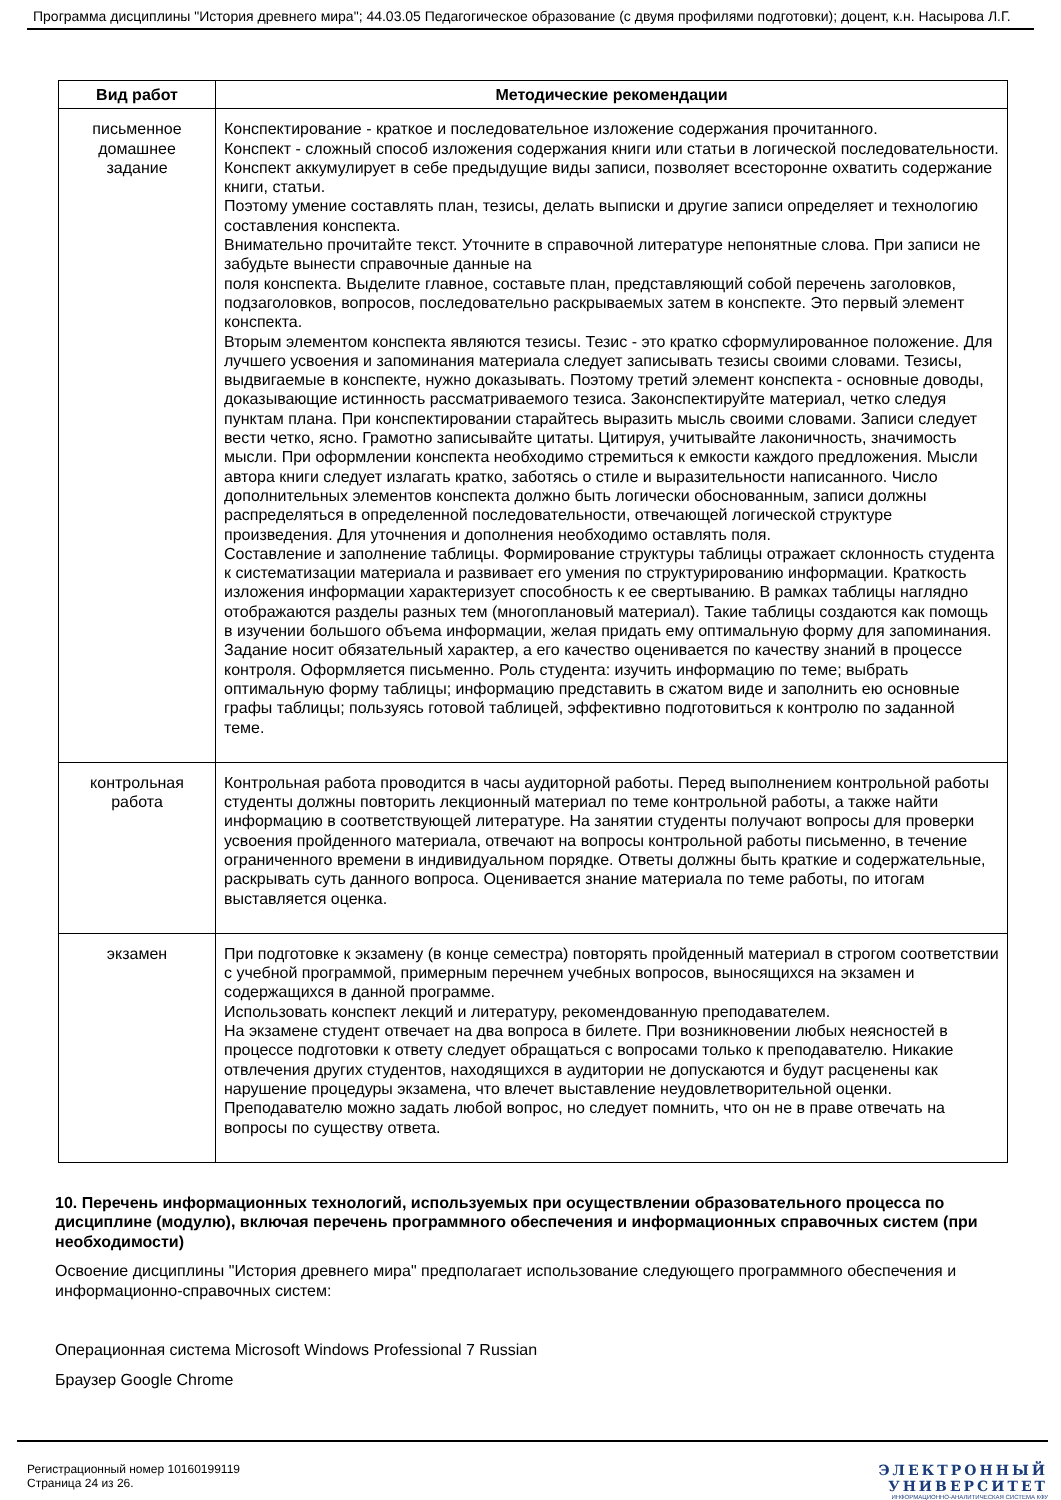Программа дисциплины "История древнего мира"; 44.03.05 Педагогическое образование (с двумя профилями подготовки); доцент, к.н. Насырова Л.Г.
| Вид работ | Методические рекомендации |
| --- | --- |
| письменное домашнее задание | Конспектирование - краткое и последовательное изложение содержания прочитанного. Конспект - сложный способ изложения содержания книги или статьи в логической последовательности. Конспект аккумулирует в себе предыдущие виды записи, позволяет всесторонне охватить содержание книги, статьи. Поэтому умение составлять план, тезисы, делать выписки и другие записи определяет и технологию составления конспекта. Внимательно прочитайте текст. Уточните в справочной литературе непонятные слова. При записи не забудьте вынести справочные данные на поля конспекта. Выделите главное, составьте план, представляющий собой перечень заголовков, подзаголовков, вопросов, последовательно раскрываемых затем в конспекте. Это первый элемент конспекта. Вторым элементом конспекта являются тезисы. Тезис - это кратко сформулированное положение. Для лучшего усвоения и запоминания материала следует записывать тезисы своими словами. Тезисы, выдвигаемые в конспекте, нужно доказывать. Поэтому третий элемент конспекта - основные доводы, доказывающие истинность рассматриваемого тезиса. Законспектируйте материал, четко следуя пунктам плана. При конспектировании старайтесь выразить мысль своими словами. Записи следует вести четко, ясно. Грамотно записывайте цитаты. Цитируя, учитывайте лаконичность, значимость мысли. При оформлении конспекта необходимо стремиться к емкости каждого предложения. Мысли автора книги следует излагать кратко, заботясь о стиле и выразительности написанного. Число дополнительных элементов конспекта должно быть логически обоснованным, записи должны распределяться в определенной последовательности, отвечающей логической структуре произведения. Для уточнения и дополнения необходимо оставлять поля. Составление и заполнение таблицы. Формирование структуры таблицы отражает склонность студента к систематизации материала и развивает его умения по структурированию информации. Краткость изложения информации характеризует способность к ее свертыванию. В рамках таблицы наглядно отображаются разделы разных тем (многоплановый материал). Такие таблицы создаются как помощь в изучении большого объема информации, желая придать ему оптимальную форму для запоминания. Задание носит обязательный характер, а его качество оценивается по качеству знаний в процессе контроля. Оформляется письменно. Роль студента: изучить информацию по теме; выбрать оптимальную форму таблицы; информацию представить в сжатом виде и заполнить ею основные графы таблицы; пользуясь готовой таблицей, эффективно подготовиться к контролю по заданной теме. |
| контрольная работа | Контрольная работа проводится в часы аудиторной работы. Перед выполнением контрольной работы студенты должны повторить лекционный материал по теме контрольной работы, а также найти информацию в соответствующей литературе. На занятии студенты получают вопросы для проверки усвоения пройденного материала, отвечают на вопросы контрольной работы письменно, в течение ограниченного времени в индивидуальном порядке. Ответы должны быть краткие и содержательные, раскрывать суть данного вопроса. Оценивается знание материала по теме работы, по итогам выставляется оценка. |
| экзамен | При подготовке к экзамену (в конце семестра) повторять пройденный материал в строгом соответствии с учебной программой, примерным перечнем учебных вопросов, выносящихся на экзамен и содержащихся в данной программе. Использовать конспект лекций и литературу, рекомендованную преподавателем. На экзамене студент отвечает на два вопроса в билете. При возникновении любых неясностей в процессе подготовки к ответу следует обращаться с вопросами только к преподавателю. Никакие отвлечения других студентов, находящихся в аудитории не допускаются и будут расценены как нарушение процедуры экзамена, что влечет выставление неудовлетворительной оценки. Преподавателю можно задать любой вопрос, но следует помнить, что он не в праве отвечать на вопросы по существу ответа. |
10. Перечень информационных технологий, используемых при осуществлении образовательного процесса по дисциплине (модулю), включая перечень программного обеспечения и информационных справочных систем (при необходимости)
Освоение дисциплины "История древнего мира" предполагает использование следующего программного обеспечения и информационно-справочных систем:
Операционная система Microsoft Windows Professional 7 Russian
Браузер Google Chrome
Регистрационный номер 10160199119
Страница 24 из 26.
ЭЛЕКТРОННЫЙ
УНИВЕРСИТЕТ
ИНФОРМАЦИОННО-АНАЛИТИЧЕСКАЯ СИСТЕМА КФУ